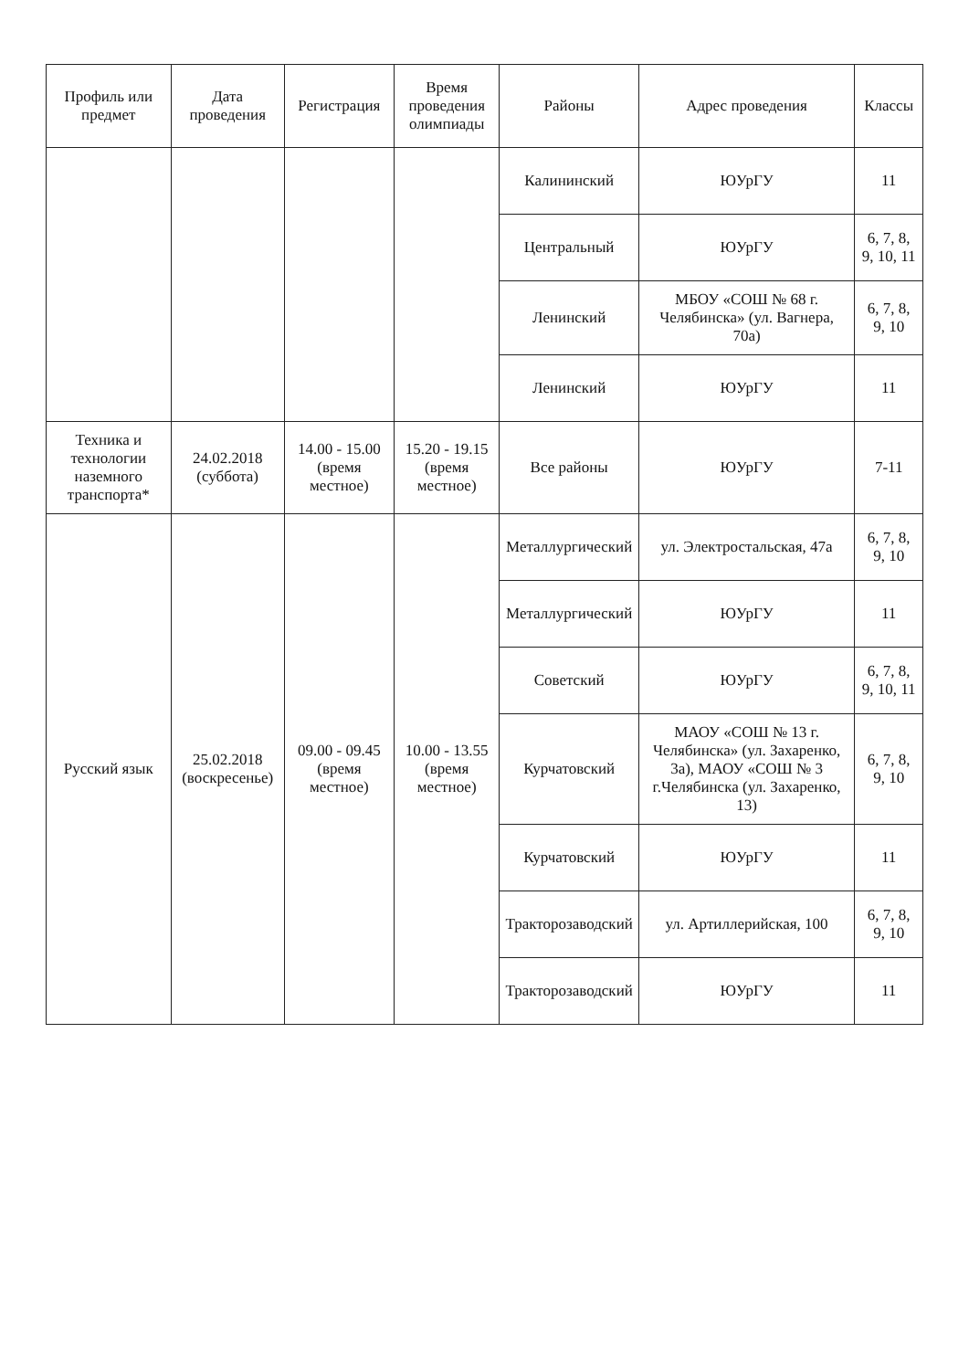| Профиль или предмет | Дата проведения | Регистрация | Время проведения олимпиады | Районы | Адрес проведения | Классы |
| --- | --- | --- | --- | --- | --- | --- |
| | | | | Калининский | ЮУрГУ | 11 |
| | | | | Центральный | ЮУрГУ | 6, 7, 8, 9, 10, 11 |
| | | | | Ленинский | МБОУ «СОШ № 68 г. Челябинска» (ул. Вагнера, 70а) | 6, 7, 8, 9, 10 |
| | | | | Ленинский | ЮУрГУ | 11 |
| Техника и технологии наземного транспорта* | 24.02.2018 (суббота) | 14.00 - 15.00 (время местное) | 15.20 - 19.15 (время местное) | Все районы | ЮУрГУ | 7-11 |
| Русский язык | 25.02.2018 (воскресенье) | 09.00 - 09.45 (время местное) | 10.00 - 13.55 (время местное) | Металлургический | ул. Электростальская, 47а | 6, 7, 8, 9, 10 |
| | | | | Металлургический | ЮУрГУ | 11 |
| | | | | Советский | ЮУрГУ | 6, 7, 8, 9, 10, 11 |
| | | | | Курчатовский | МАОУ «СОШ № 13 г. Челябинска» (ул. Захаренко, 3а), МАОУ «СОШ № 3 г.Челябинска (ул. Захаренко, 13) | 6, 7, 8, 9, 10 |
| | | | | Курчатовский | ЮУрГУ | 11 |
| | | | | Тракторозаводский | ул. Артиллерийская, 100 | 6, 7, 8, 9, 10 |
| | | | | Тракторозаводский | ЮУрГУ | 11 |